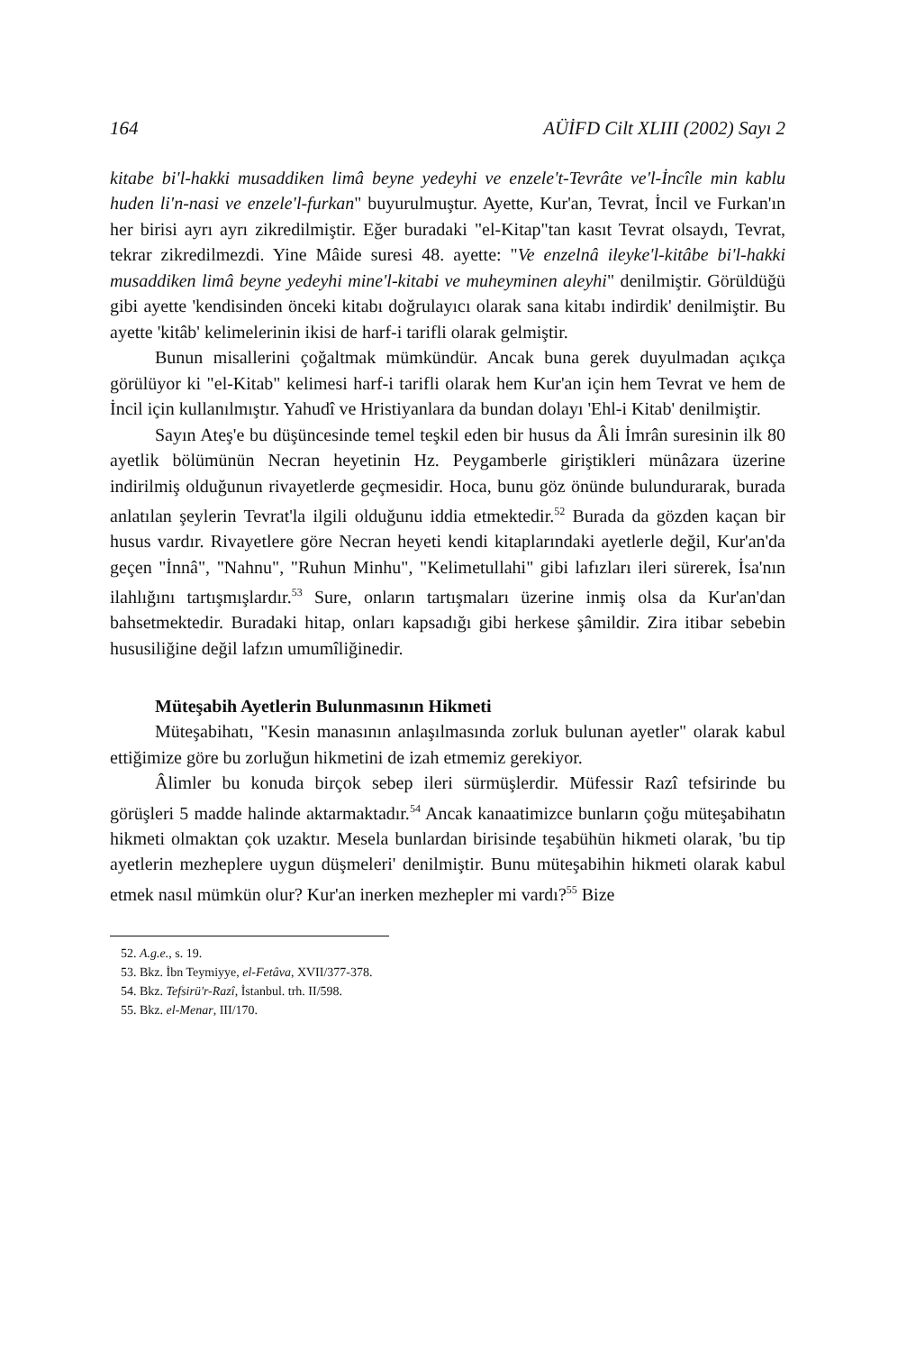164 AÜİFD Cilt XLIII (2002) Sayı 2
kitabe bi'l-hakki musaddiken limâ beyne yedeyhi ve enzele't-Tevrâte ve'l-İncîle min kablu huden li'n-nasi ve enzele'l-furkan" buyurulmuştur. Ayette, Kur'an, Tevrat, İncil ve Furkan'ın her birisi ayrı ayrı zikredilmiştir. Eğer buradaki "el-Kitap"tan kasıt Tevrat olsaydı, Tevrat, tekrar zikredilmezdi. Yine Mâide suresi 48. ayette: "Ve enzelnâ ileyke'l-kitâbe bi'l-hakki musaddiken limâ beyne yedeyhi mine'l-kitabi ve muheyminen aleyhi" denilmiştir. Görüldüğü gibi ayette 'kendisinden önceki kitabı doğrulayıcı olarak sana kitabı indirdik' denilmiştir. Bu ayette 'kitâb' kelimelerinin ikisi de harf-i tarifli olarak gelmiştir.
Bunun misallerini çoğaltmak mümkündür. Ancak buna gerek duyulmadan açıkça görülüyor ki "el-Kitab" kelimesi harf-i tarifli olarak hem Kur'an için hem Tevrat ve hem de İncil için kullanılmıştır. Yahudî ve Hristiyanlara da bundan dolayı 'Ehl-i Kitab' denilmiştir.
Sayın Ateş'e bu düşüncesinde temel teşkil eden bir husus da Âli İmrân suresinin ilk 80 ayetlik bölümünün Necran heyetinin Hz. Peygamberle giriştikleri münâzara üzerine indirilmiş olduğunun rivayetlerde geçmesidir. Hoca, bunu göz önünde bulundurarak, burada anlatılan şeylerin Tevrat'la ilgili olduğunu iddia etmektedir.<sup>52</sup> Burada da gözden kaçan bir husus vardır. Rivayetlere göre Necran heyeti kendi kitaplarındaki ayetlerle değil, Kur'an'da geçen "İnnâ", "Nahnu", "Ruhun Minhu", "Kelimetullahi" gibi lafızları ileri sürerek, İsa'nın ilahlığını tartışmışlardır.<sup>53</sup> Sure, onların tartışmaları üzerine inmiş olsa da Kur'an'dan bahsetmektedir. Buradaki hitap, onları kapsadığı gibi herkese şâmildir. Zira itibar sebebin hususiliğine değil lafzın umumîliğinedir.
Müteşabih Ayetlerin Bulunmasının Hikmeti
Müteşabihatı, "Kesin manasının anlaşılmasında zorluk bulunan ayetler" olarak kabul ettiğimize göre bu zorluğun hikmetini de izah etmemiz gerekiyor.
Âlimler bu konuda birçok sebep ileri sürmüşlerdir. Müfessir Razî tefsirinde bu görüşleri 5 madde halinde aktarmaktadır.<sup>54</sup> Ancak kanaatimizce bunların çoğu müteşabihatın hikmeti olmaktan çok uzaktır. Mesela bunlardan birisinde teşabühün hikmeti olarak, 'bu tip ayetlerin mezheplere uygun düşmeleri' denilmiştir. Bunu müteşabihin hikmeti olarak kabul etmek nasıl mümkün olur? Kur'an inerken mezhepler mi vardı?<sup>55</sup> Bize
52. A.g.e., s. 19.
53. Bkz. İbn Teymiyye, el-Fetâva, XVII/377-378.
54. Bkz. Tefsirü'r-Razî, İstanbul. trh. II/598.
55. Bkz. el-Menar, III/170.